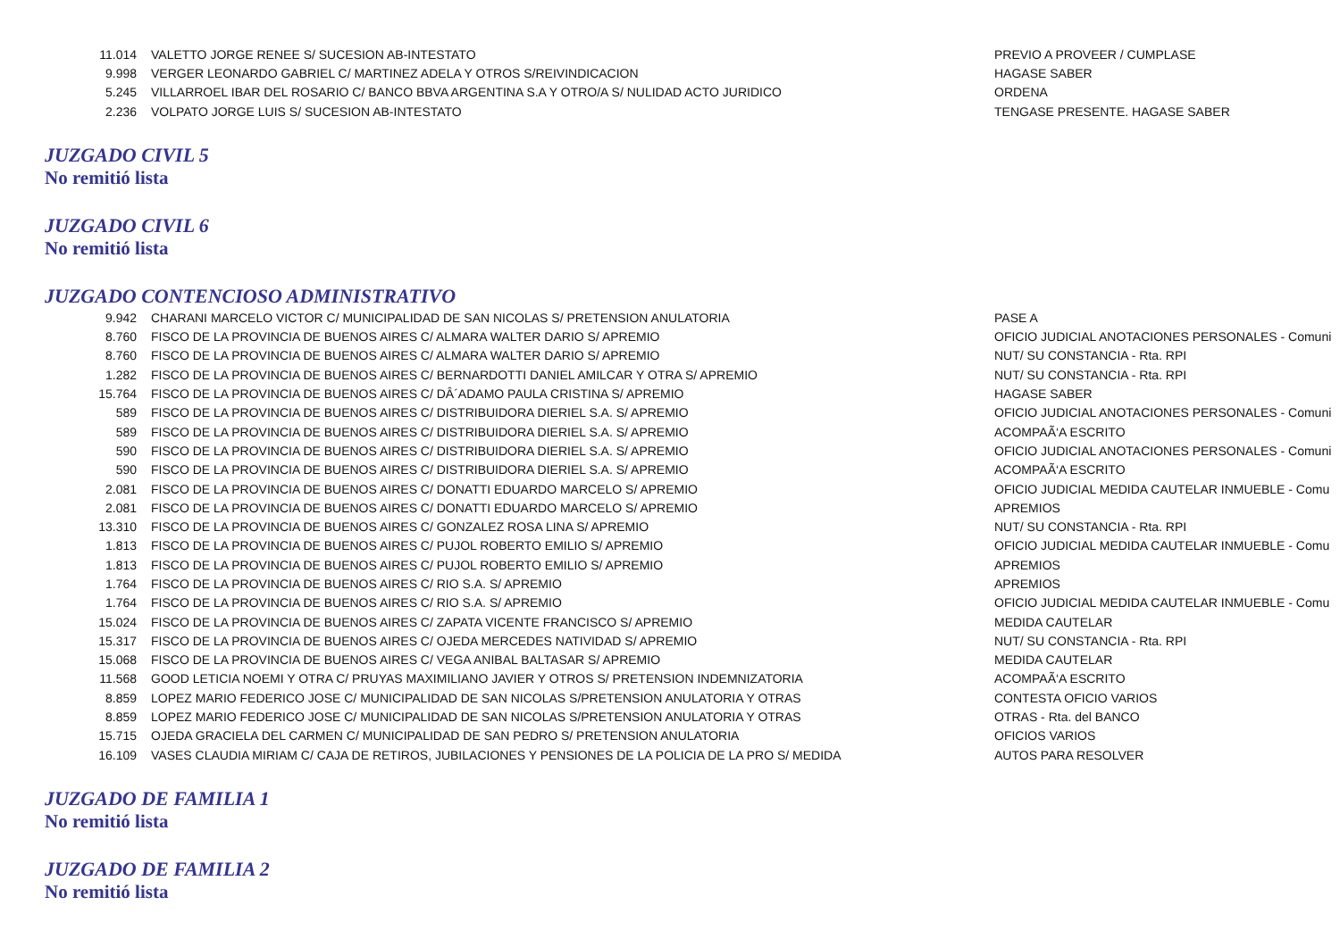| 11.014 | VALETTO JORGE RENEE S/ SUCESION AB-INTESTATO | PREVIO A PROVEER / CUMPLASE |
| 9.998 | VERGER LEONARDO GABRIEL C/ MARTINEZ ADELA Y OTROS S/REIVINDICACION | HAGASE SABER |
| 5.245 | VILLARROEL IBAR DEL ROSARIO C/ BANCO BBVA ARGENTINA S.A Y OTRO/A S/ NULIDAD ACTO JURIDICO | ORDENA |
| 2.236 | VOLPATO JORGE LUIS S/ SUCESION AB-INTESTATO | TENGASE PRESENTE. HAGASE SABER |
JUZGADO CIVIL 5
No remitió lista
JUZGADO CIVIL 6
No remitió lista
JUZGADO CONTENCIOSO ADMINISTRATIVO
| 9.942 | CHARANI MARCELO VICTOR C/ MUNICIPALIDAD DE SAN NICOLAS S/ PRETENSION ANULATORIA | PASE A |
| 8.760 | FISCO DE LA PROVINCIA DE BUENOS AIRES C/ ALMARA WALTER DARIO S/ APREMIO | OFICIO JUDICIAL ANOTACIONES PERSONALES - Comuni |
| 8.760 | FISCO DE LA PROVINCIA DE BUENOS AIRES C/ ALMARA WALTER DARIO S/ APREMIO | NUT/ SU CONSTANCIA - Rta. RPI |
| 1.282 | FISCO DE LA PROVINCIA DE BUENOS AIRES C/ BERNARDOTTI DANIEL AMILCAR Y OTRA S/ APREMIO | NUT/ SU CONSTANCIA - Rta. RPI |
| 15.764 | FISCO DE LA PROVINCIA DE BUENOS AIRES C/ DÂ´ADAMO PAULA CRISTINA S/ APREMIO | HAGASE SABER |
| 589 | FISCO DE LA PROVINCIA DE BUENOS AIRES C/ DISTRIBUIDORA DIERIEL S.A. S/ APREMIO | OFICIO JUDICIAL ANOTACIONES PERSONALES - Comuni |
| 589 | FISCO DE LA PROVINCIA DE BUENOS AIRES C/ DISTRIBUIDORA DIERIEL S.A. S/ APREMIO | ACOMPAÃ‘A ESCRITO |
| 590 | FISCO DE LA PROVINCIA DE BUENOS AIRES C/ DISTRIBUIDORA DIERIEL S.A. S/ APREMIO | OFICIO JUDICIAL ANOTACIONES PERSONALES - Comuni |
| 590 | FISCO DE LA PROVINCIA DE BUENOS AIRES C/ DISTRIBUIDORA DIERIEL S.A. S/ APREMIO | ACOMPAÃ‘A ESCRITO |
| 2.081 | FISCO DE LA PROVINCIA DE BUENOS AIRES C/ DONATTI EDUARDO MARCELO S/ APREMIO | OFICIO JUDICIAL MEDIDA CAUTELAR INMUEBLE - Comu |
| 2.081 | FISCO DE LA PROVINCIA DE BUENOS AIRES C/ DONATTI EDUARDO MARCELO S/ APREMIO | APREMIOS |
| 13.310 | FISCO DE LA PROVINCIA DE BUENOS AIRES C/ GONZALEZ ROSA LINA S/ APREMIO | NUT/ SU CONSTANCIA - Rta. RPI |
| 1.813 | FISCO DE LA PROVINCIA DE BUENOS AIRES C/ PUJOL ROBERTO EMILIO S/ APREMIO | OFICIO JUDICIAL MEDIDA CAUTELAR INMUEBLE - Comu |
| 1.813 | FISCO DE LA PROVINCIA DE BUENOS AIRES C/ PUJOL ROBERTO EMILIO S/ APREMIO | APREMIOS |
| 1.764 | FISCO DE LA PROVINCIA DE BUENOS AIRES C/ RIO S.A. S/ APREMIO | APREMIOS |
| 1.764 | FISCO DE LA PROVINCIA DE BUENOS AIRES C/ RIO S.A. S/ APREMIO | OFICIO JUDICIAL MEDIDA CAUTELAR INMUEBLE - Comu |
| 15.024 | FISCO DE LA PROVINCIA DE BUENOS AIRES C/ ZAPATA VICENTE FRANCISCO S/ APREMIO | MEDIDA CAUTELAR |
| 15.317 | FISCO DE LA PROVINCIA DE BUENOS AIRES C/ OJEDA MERCEDES NATIVIDAD S/ APREMIO | NUT/ SU CONSTANCIA - Rta. RPI |
| 15.068 | FISCO DE LA PROVINCIA DE BUENOS AIRES C/ VEGA ANIBAL BALTASAR S/ APREMIO | MEDIDA CAUTELAR |
| 11.568 | GOOD LETICIA NOEMI Y OTRA C/ PRUYAS MAXIMILIANO JAVIER Y OTROS S/ PRETENSION INDEMNIZATORIA | ACOMPAÃ‘A ESCRITO |
| 8.859 | LOPEZ MARIO FEDERICO JOSE C/ MUNICIPALIDAD DE SAN NICOLAS S/PRETENSION ANULATORIA Y OTRAS | CONTESTA OFICIO VARIOS |
| 8.859 | LOPEZ MARIO FEDERICO JOSE C/ MUNICIPALIDAD DE SAN NICOLAS S/PRETENSION ANULATORIA Y OTRAS | OTRAS - Rta. del BANCO |
| 15.715 | OJEDA GRACIELA DEL CARMEN C/ MUNICIPALIDAD DE SAN PEDRO S/ PRETENSION ANULATORIA | OFICIOS VARIOS |
| 16.109 | VASES CLAUDIA MIRIAM C/ CAJA DE RETIROS, JUBILACIONES Y PENSIONES DE LA POLICIA DE LA PRO S/ MEDIDA | AUTOS PARA RESOLVER |
JUZGADO DE FAMILIA 1
No remitió lista
JUZGADO DE FAMILIA 2
No remitió lista